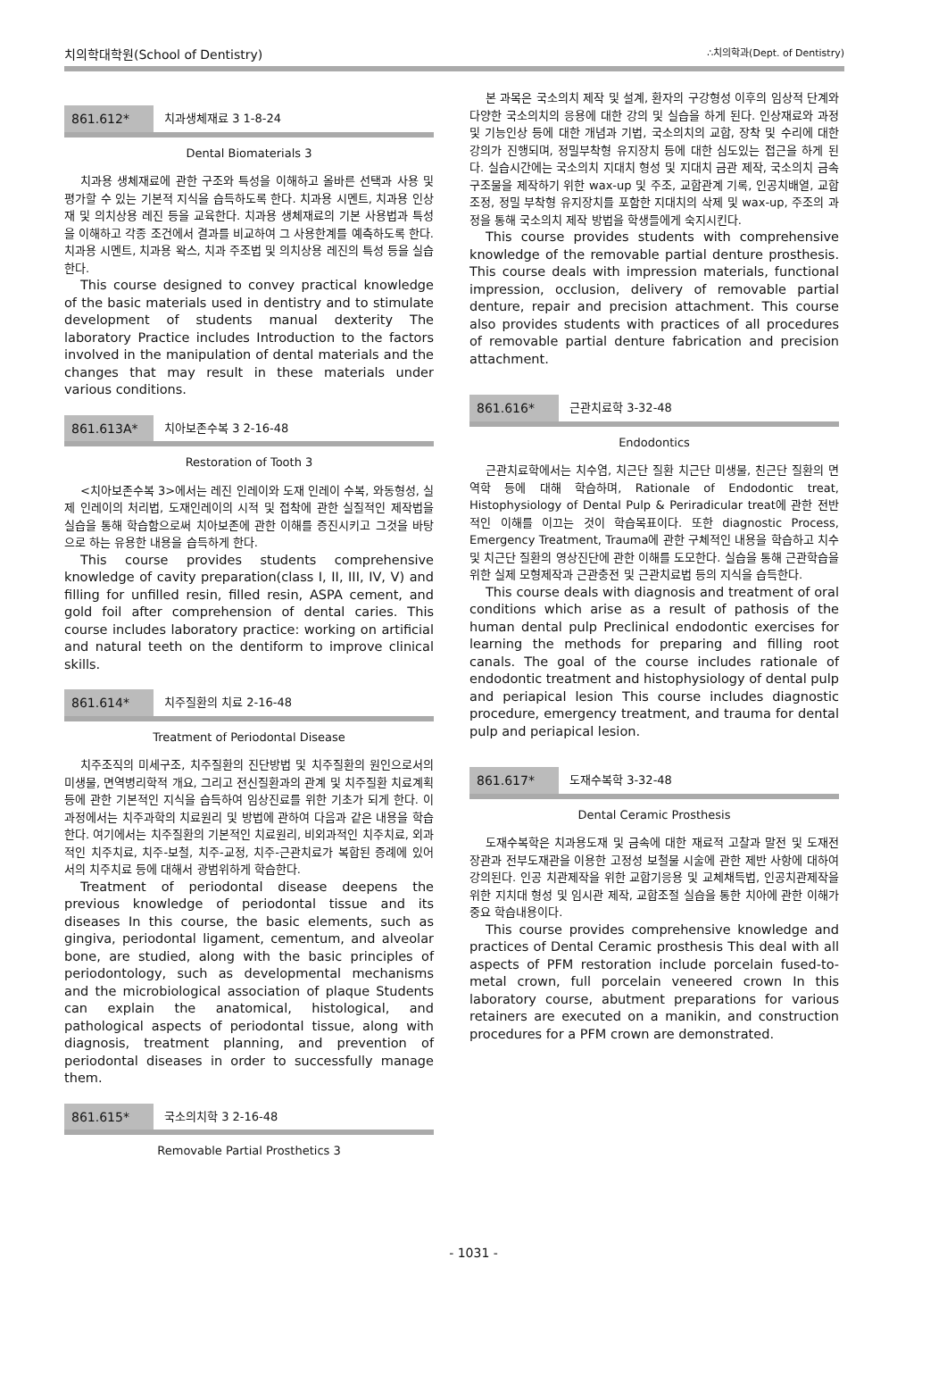치의학대학원(School of Dentistry) ∴치의학과(Dept. of Dentistry)
861.612* 치과생체재료 3 1-8-24
Dental Biomaterials 3
치과용 생체재료에 관한 구조와 특성을 이해하고 올바른 선택과 사용 및 평가할 수 있는 기본적 지식을 습득하도록 한다. 치과용 시멘트, 치과용 인상재 및 의치상용 레진 등을 교육한다. 치과용 생체재료의 기본 사용법과 특성을 이해하고 각종 조건에서 결과를 비교하여 그 사용한계를 예측하도록 한다. 치과용 시멘트, 치과용 왁스, 치과 주조법 및 의치상용 레진의 특성 등을 실습한다.
This course designed to convey practical knowledge of the basic materials used in dentistry and to stimulate development of students manual dexterity The laboratory Practice includes Introduction to the factors involved in the manipulation of dental materials and the changes that may result in these materials under various conditions.
861.613A* 치아보존수복 3 2-16-48
Restoration of Tooth 3
<치아보존수복 3>에서는 레진 인레이와 도재 인레이 수복, 와동형성, 실제 인레이의 처리법, 도재인레이의 시적 및 접착에 관한 실질적인 제작법을 실습을 통해 학습함으로써 치아보존에 관한 이해를 증진시키고 그것을 바탕으로 하는 유용한 내용을 습득하게 한다.
This course provides students comprehensive knowledge of cavity preparation(class I, II, III, IV, V) and filling for unfilled resin, filled resin, ASPA cement, and gold foil after comprehension of dental caries. This course includes laboratory practice: working on artificial and natural teeth on the dentiform to improve clinical skills.
861.614* 치주질환의 치료 2-16-48
Treatment of Periodontal Disease
치주조직의 미세구조, 치주질환의 진단방법 및 치주질환의 원인으로서의 미생물, 면역병리학적 개요, 그리고 전신질환과의 관계 및 치주질환 치료계획 등에 관한 기본적인 지식을 습득하여 임상진료를 위한 기초가 되게 한다. 이 과정에서는 치주과학의 치료원리 및 방법에 관하여 다음과 같은 내용을 학습한다. 여기에서는 치주질환의 기본적인 치료원리, 비외과적인 치주치료, 외과적인 치주치료, 치주-보철, 치주-교정, 치주-근관치료가 복합된 증례에 있어서의 치주치료 등에 대해서 광범위하게 학습한다.
Treatment of periodontal disease deepens the previous knowledge of periodontal tissue and its diseases In this course, the basic elements, such as gingiva, periodontal ligament, cementum, and alveolar bone, are studied, along with the basic principles of periodontology, such as developmental mechanisms and the microbiological association of plaque Students can explain the anatomical, histological, and pathological aspects of periodontal tissue, along with diagnosis, treatment planning, and prevention of periodontal diseases in order to successfully manage them.
861.615* 국소의치학 3 2-16-48
Removable Partial Prosthetics 3
본 과목은 국소의치 제작 및 설계, 환자의 구강형성 이후의 임상적 단계와 다양한 국소의치의 응용에 대한 강의 및 실습을 하게 된다. 인상재료와 과정 및 기능인상 등에 대한 개념과 기법, 국소의치의 교합, 장착 및 수리에 대한 강의가 진행되며, 정밀부착형 유지장치 등에 대한 심도있는 접근을 하게 된다. 실습시간에는 국소의치 지대치 형성 및 지대치 금관 제작, 국소의치 금속 구조물을 제작하기 위한 wax-up 및 주조, 교합관계 기록, 인공치배열, 교합조정, 정밀 부착형 유지장치를 포함한 지대치의 삭제 및 wax-up, 주조의 과정을 통해 국소의치 제작 방법을 학생들에게 숙지시킨다.
This course provides students with comprehensive knowledge of the removable partial denture prosthesis. This course deals with impression materials, functional impression, occlusion, delivery of removable partial denture, repair and precision attachment. This course also provides students with practices of all procedures of removable partial denture fabrication and precision attachment.
861.616* 근관치료학 3-32-48
Endodontics
근관치료학에서는 치수염, 치근단 질환 치근단 미생물, 친근단 질환의 면역학 등에 대해 학습하며, Rationale of Endodontic treat, Histophysiology of Dental Pulp & Periradicular treat에 관한 전반적인 이해를 이끄는 것이 학습목표이다. 또한 diagnostic Process, Emergency Treatment, Trauma에 관한 구체적인 내용을 학습하고 치수 및 치근단 질환의 영상진단에 관한 이해를 도모한다. 실습을 통해 근관학습을 위한 실제 모형제작과 근관충전 및 근관치료법 등의 지식을 습득한다.
This course deals with diagnosis and treatment of oral conditions which arise as a result of pathosis of the human dental pulp Preclinical endodontic exercises for learning the methods for preparing and filling root canals. The goal of the course includes rationale of endodontic treatment and histophysiology of dental pulp and periapical lesion This course includes diagnostic procedure, emergency treatment, and trauma for dental pulp and periapical lesion.
861.617* 도재수복학 3-32-48
Dental Ceramic Prosthesis
도재수복학은 치과용도재 및 금속에 대한 재료적 고찰과 말전 및 도재전장관과 전부도재관을 이용한 고정성 보철물 시술에 관한 제반 사항에 대하여 강의된다. 인공 치관제작을 위한 교합기응용 및 교체채득법, 인공치관제작을 위한 지치대 형성 및 임시관 제작, 교합조절 실습을 통한 치아에 관한 이해가 중요 학습내용이다.
This course provides comprehensive knowledge and practices of Dental Ceramic prosthesis This deal with all aspects of PFM restoration include porcelain fused-to-metal crown, full porcelain veneered crown In this laboratory course, abutment preparations for various retainers are executed on a manikin, and construction procedures for a PFM crown are demonstrated.
- 1031 -